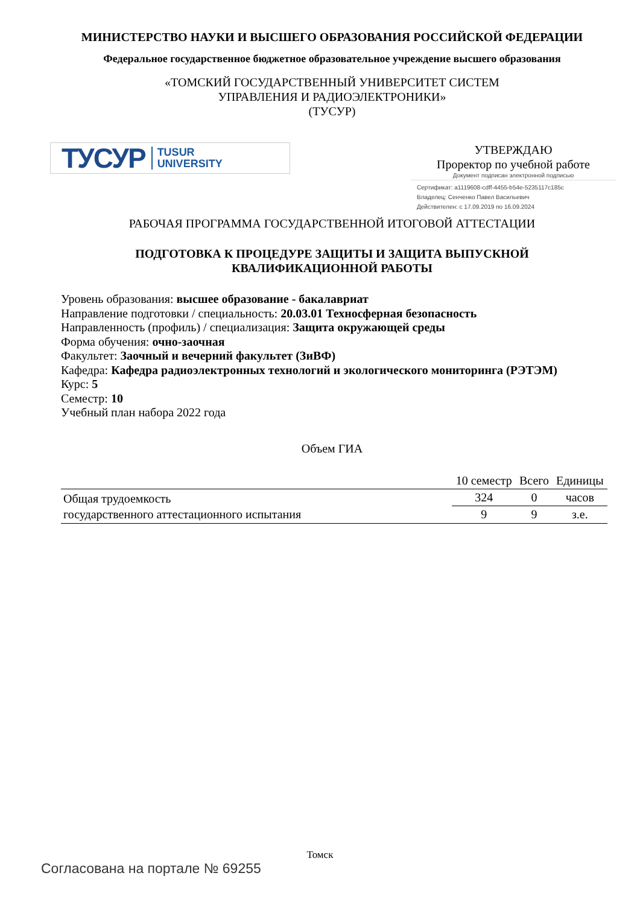МИНИСТЕРСТВО НАУКИ И ВЫСШЕГО ОБРАЗОВАНИЯ РОССИЙСКОЙ ФЕДЕРАЦИИ
Федеральное государственное бюджетное образовательное учреждение высшего образования
«ТОМСКИЙ ГОСУДАРСТВЕННЫЙ УНИВЕРСИТЕТ СИСТЕМ
УПРАВЛЕНИЯ И РАДИОЭЛЕКТРОНИКИ»
(ТУСУР)
ТУСУР TUSUR
UNIVERSITY
УТВЕРЖДАЮ
Проректор по учебной работе
Документ подписан электронной подписью
Сертификат: a1119608-cdff-4455-b54e-5235117c185c
Владелец: Сенченко Павел Васильевич
Действителен: с 17.09.2019 по 16.09.2024
РАБОЧАЯ ПРОГРАММА ГОСУДАРСТВЕННОЙ ИТОГОВОЙ АТТЕСТАЦИИ
ПОДГОТОВКА К ПРОЦЕДУРЕ ЗАЩИТЫ И ЗАЩИТА ВЫПУСКНОЙ
КВАЛИФИКАЦИОННОЙ РАБОТЫ
Уровень образования: высшее образование - бакалавриат
Направление подготовки / специальность: 20.03.01 Техносферная безопасность
Направленность (профиль) / специализация: Защита окружающей среды
Форма обучения: очно-заочная
Факультет: Заочный и вечерний факультет (ЗиВФ)
Кафедра: Кафедра радиоэлектронных технологий и экологического мониторинга (РЭТЭМ)
Курс: 5
Семестр: 10
Учебный план набора 2022 года
Объем ГИА
| | 10 семестр | Всего | Единицы |
| --- | --- | --- | --- |
| Общая трудоемкость государственного аттестационного испытания | 324 | 0 | часов |
| | 9 | 9 | з.е. |
Томск
Согласована на портале № 69255